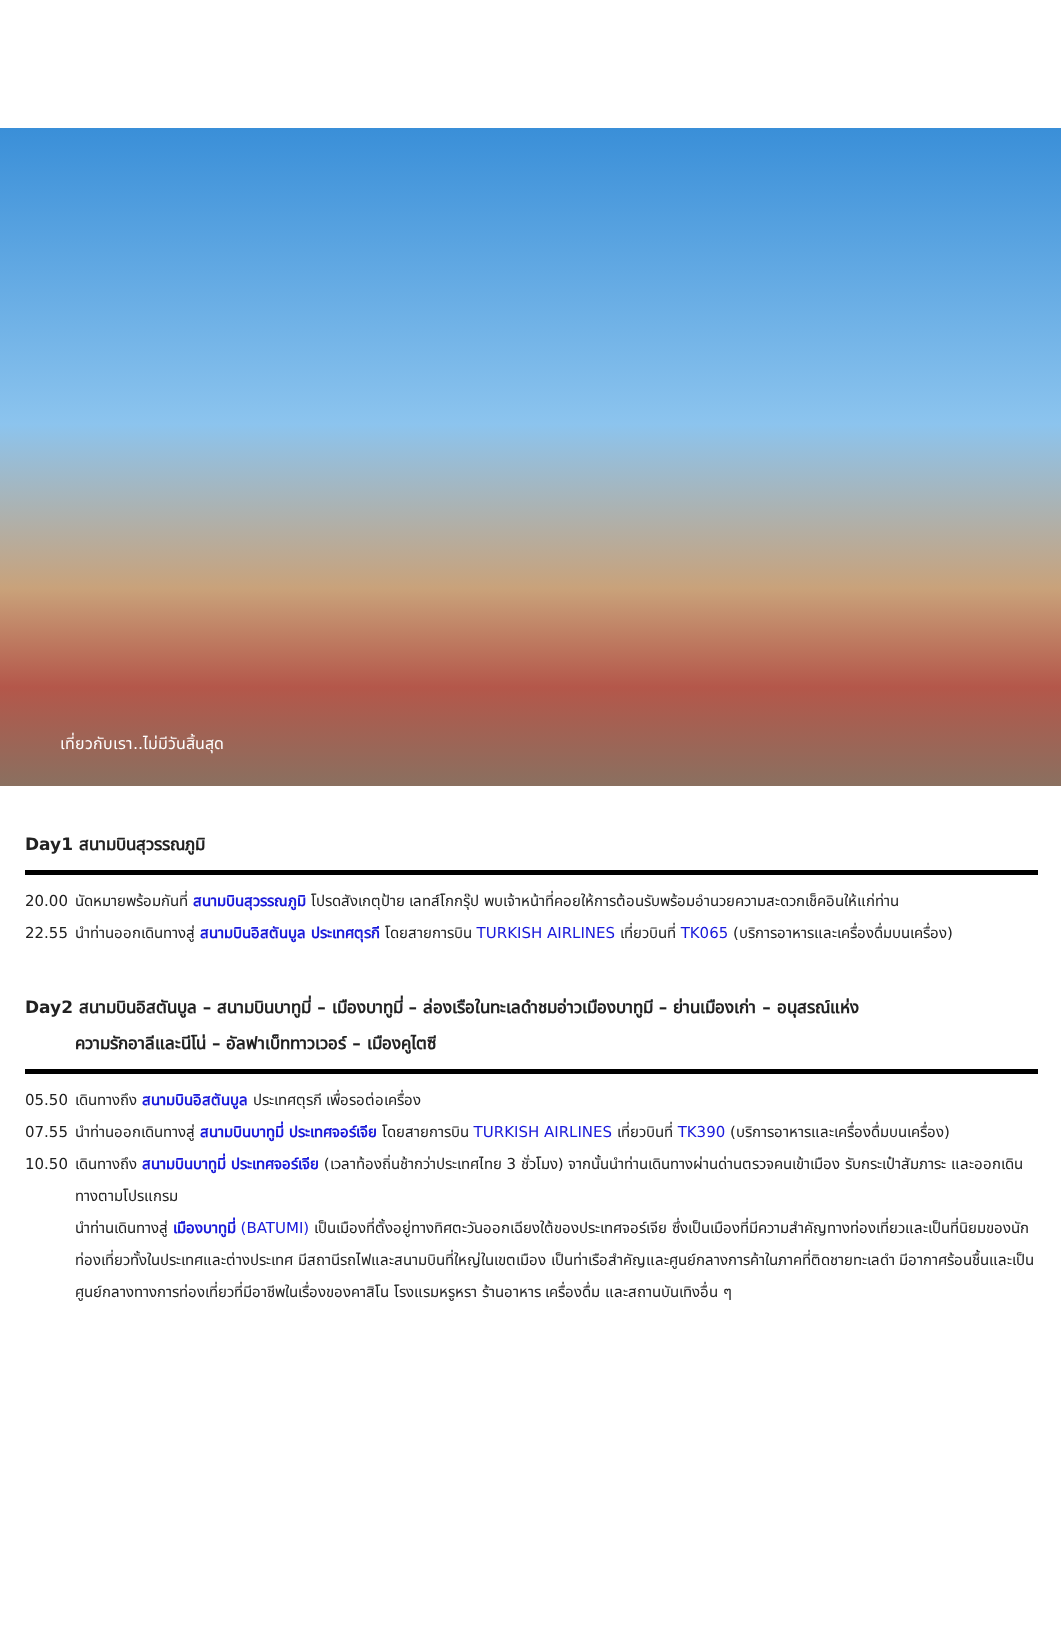เที่ยวกับเรา..ไม่มีวันสิ้นสุด
Day1 สนามบินสุวรรณภูมิ
20.00 นัดหมายพร้อมกันที่ สนามบินสุวรรณภูมิ โปรดสังเกตุป้าย เลทส์โกกรุ๊ป พบเจ้าหน้าที่คอยให้การต้อนรับพร้อมอำนวยความสะดวกเช็คอินให้แก่ท่าน
22.55 นำท่านออกเดินทางสู่ สนามบินอิสตันบูล ประเทศตุรกี โดยสายการบิน TURKISH AIRLINES เที่ยวบินที่ TK065 (บริการอาหารและเครื่องดื่มบนเครื่อง)
Day2 สนามบินอิสตันบูล – สนามบินบาทูมี่ – เมืองบาทูมี่ – ล่องเรือในทะเลดำชมอ่าวเมืองบาทูมี – ย่านเมืองเก่า – อนุสรณ์แห่ง
ความรักอาลีและนีโน่ – อัลฟาเบ็ททาวเวอร์ – เมืองคูไตซี
05.50 เดินทางถึง สนามบินอิสตันบูล ประเทศตุรกี เพื่อรอต่อเครื่อง
07.55 นำท่านออกเดินทางสู่ สนามบินบาทูมี่ ประเทศจอร์เจีย โดยสายการบิน TURKISH AIRLINES เที่ยวบินที่ TK390 (บริการอาหารและเครื่องดื่มบนเครื่อง)
10.50 เดินทางถึง สนามบินบาทูมี่ ประเทศจอร์เจีย (เวลาท้องถิ่นช้ากว่าประเทศไทย 3 ชั่วโมง) จากนั้นนำท่านเดินทางผ่านด่านตรวจคนเข้าเมือง รับกระเป๋าสัมภาระ และออกเดินทางตามโปรแกรม
นำท่านเดินทางสู่ เมืองบาทูมี่ (BATUMI) เป็นเมืองที่ตั้งอยู่ทางทิศตะวันออกเฉียงใต้ของประเทศจอร์เจีย ซึ่งเป็นเมืองที่มีความสำคัญทางท่องเที่ยวและเป็นที่นิยมของนักท่องเที่ยวทั้งในประเทศและต่างประเทศ มีสถานีรถไฟและสนามบินที่ใหญ่ในเขตเมือง เป็นท่าเรือสำคัญและศูนย์กลางการค้าในภาคที่ติดชายทะเลดำ มีอากาศร้อนชื้นและเป็นศูนย์กลางทางการท่องเที่ยวที่มีอาชีพในเรื่องของคาสิโน โรงแรมหรูหรา ร้านอาหาร เครื่องดื่ม และสถานบันเทิงอื่น ๆ